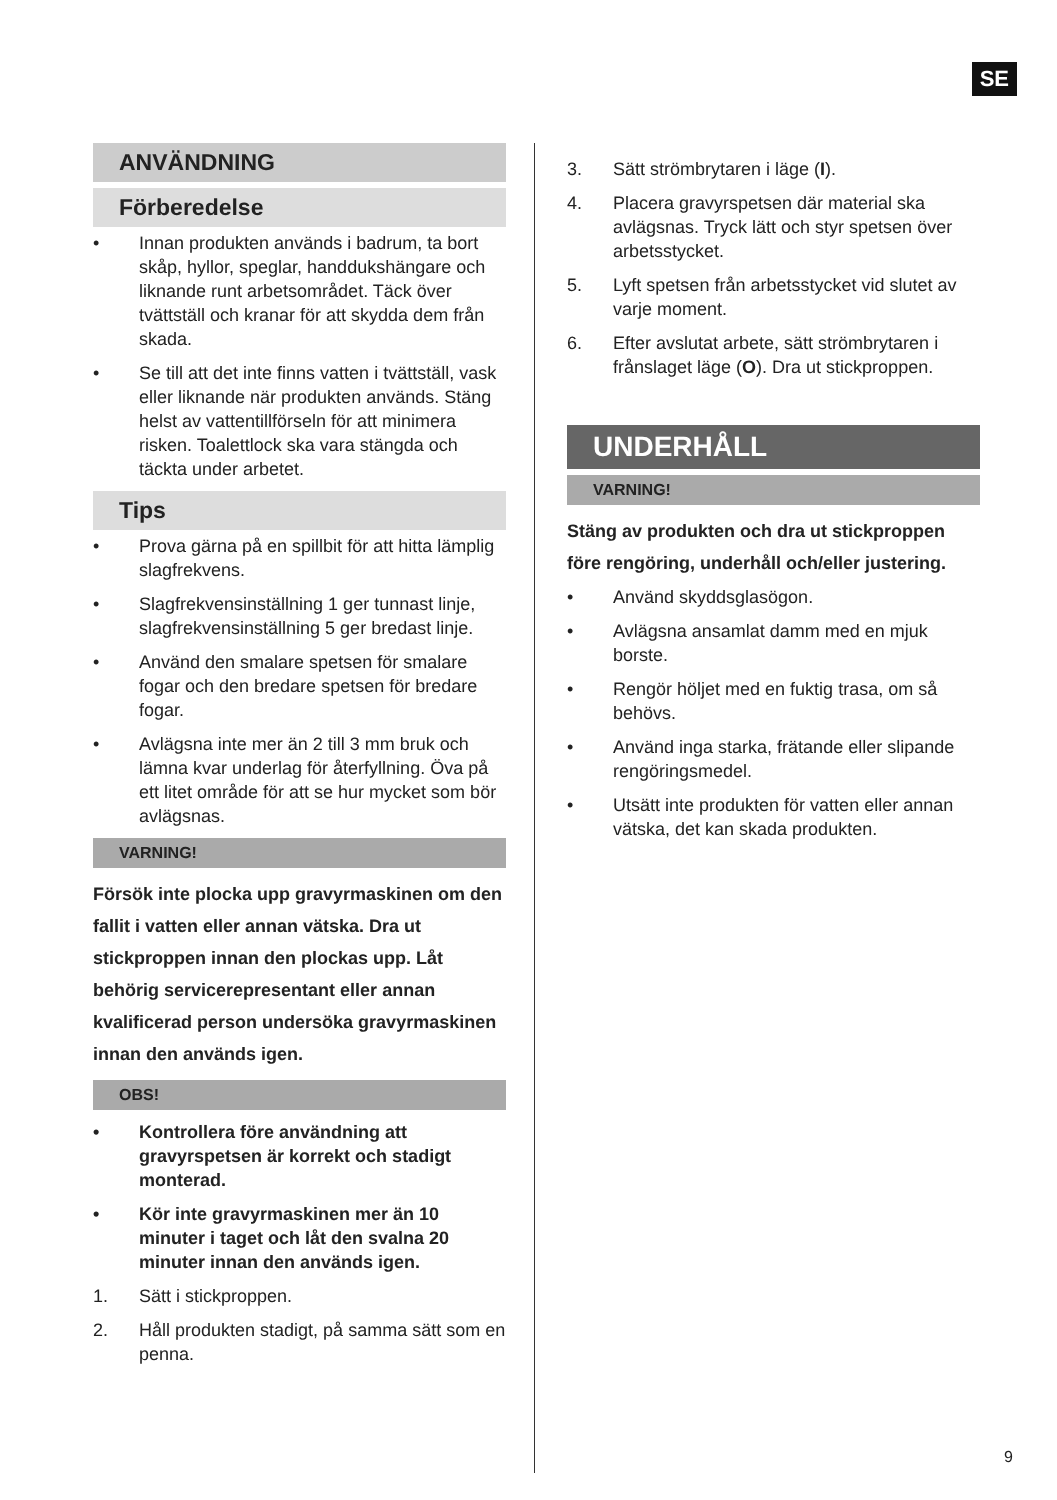SE
ANVÄNDNING
Förberedelse
• Innan produkten används i badrum, ta bort skåp, hyllor, speglar, handdukshängare och liknande runt arbetsområdet. Täck över tvättställ och kranar för att skydda dem från skada.
• Se till att det inte finns vatten i tvättställ, vask eller liknande när produkten används. Stäng helst av vattentillförseln för att minimera risken. Toalettlock ska vara stängda och täckta under arbetet.
Tips
• Prova gärna på en spillbit för att hitta lämplig slagfrekvens.
• Slagfrekvensinställning 1 ger tunnast linje, slagfrekvensinställning 5 ger bredast linje.
• Använd den smalare spetsen för smalare fogar och den bredare spetsen för bredare fogar.
• Avlägsna inte mer än 2 till 3 mm bruk och lämna kvar underlag för återfyllning. Öva på ett litet område för att se hur mycket som bör avlägsnas.
VARNING!
Försök inte plocka upp gravyrmaskinen om den fallit i vatten eller annan vätska. Dra ut stickproppen innan den plockas upp. Låt behörig servicerepresentant eller annan kvalificerad person undersöka gravyrmaskinen innan den används igen.
OBS!
• Kontrollera före användning att gravyrspetsen är korrekt och stadigt monterad.
• Kör inte gravyrmaskinen mer än 10 minuter i taget och låt den svalna 20 minuter innan den används igen.
1. Sätt i stickproppen.
2. Håll produkten stadigt, på samma sätt som en penna.
3. Sätt strömbrytaren i läge (I).
4. Placera gravyrspetsen där material ska avlägsnas. Tryck lätt och styr spetsen över arbetsstycket.
5. Lyft spetsen från arbetsstycket vid slutet av varje moment.
6. Efter avslutat arbete, sätt strömbrytaren i frånslaget läge (O). Dra ut stickproppen.
UNDERHÅLL
VARNING!
Stäng av produkten och dra ut stickproppen före rengöring, underhåll och/eller justering.
• Använd skyddsglasögon.
• Avlägsna ansamlat damm med en mjuk borste.
• Rengör höljet med en fuktig trasa, om så behövs.
• Använd inga starka, frätande eller slipande rengöringsmedel.
• Utsätt inte produkten för vatten eller annan vätska, det kan skada produkten.
9